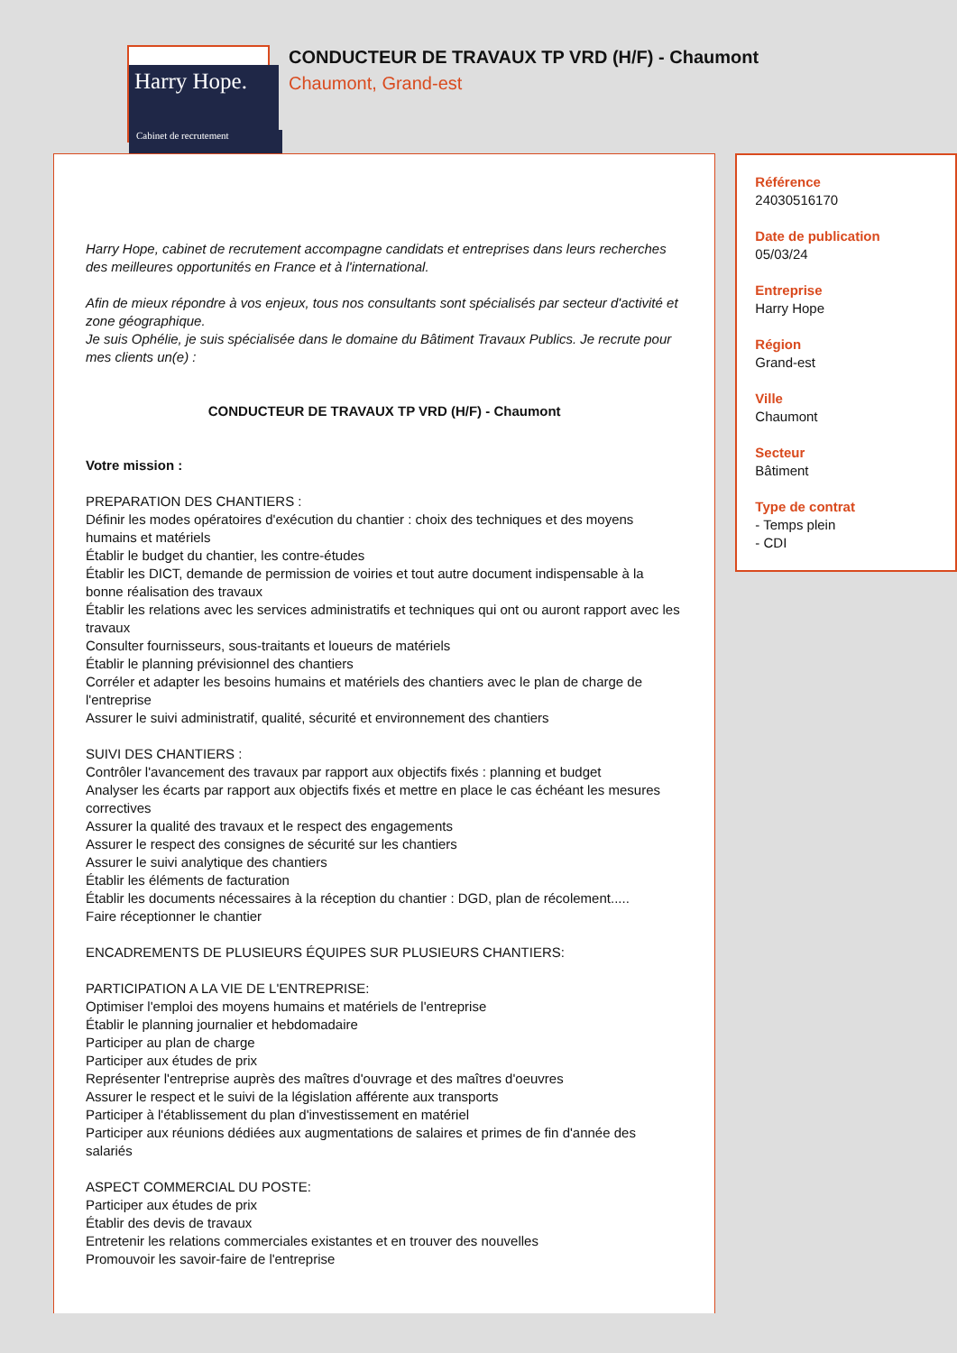Harry Hope.
Cabinet de recrutement
CONDUCTEUR DE TRAVAUX TP VRD (H/F) - Chaumont
Chaumont, Grand-est
Harry Hope, cabinet de recrutement accompagne candidats et entreprises dans leurs recherches des meilleures opportunités en France et à l'international.
Afin de mieux répondre à vos enjeux, tous nos consultants sont spécialisés par secteur d'activité et zone géographique.
Je suis Ophélie, je suis spécialisée dans le domaine du Bâtiment Travaux Publics. Je recrute pour mes clients un(e) :
CONDUCTEUR DE TRAVAUX TP VRD (H/F) - Chaumont
Votre mission :
PREPARATION DES CHANTIERS :
Définir les modes opératoires d'exécution du chantier : choix des techniques et des moyens humains et matériels
Établir le budget du chantier, les contre-études
Établir les DICT, demande de permission de voiries et tout autre document indispensable à la bonne réalisation des travaux
Établir les relations avec les services administratifs et techniques qui ont ou auront rapport avec les travaux
Consulter fournisseurs, sous-traitants et loueurs de matériels
Établir le planning prévisionnel des chantiers
Corréler et adapter les besoins humains et matériels des chantiers avec le plan de charge de l'entreprise
Assurer le suivi administratif, qualité, sécurité et environnement des chantiers
SUIVI DES CHANTIERS :
Contrôler l'avancement des travaux par rapport aux objectifs fixés : planning et budget
Analyser les écarts par rapport aux objectifs fixés et mettre en place le cas échéant les mesures correctives
Assurer la qualité des travaux et le respect des engagements
Assurer le respect des consignes de sécurité sur les chantiers
Assurer le suivi analytique des chantiers
Établir les éléments de facturation
Établir les documents nécessaires à la réception du chantier : DGD, plan de récolement.....
Faire réceptionner le chantier
ENCADREMENTS DE PLUSIEURS ÉQUIPES SUR PLUSIEURS CHANTIERS:
PARTICIPATION A LA VIE DE L'ENTREPRISE:
Optimiser l'emploi des moyens humains et matériels de l'entreprise
Établir le planning journalier et hebdomadaire
Participer au plan de charge
Participer aux études de prix
Représenter l'entreprise auprès des maîtres d'ouvrage et des maîtres d'oeuvres
Assurer le respect et le suivi de la législation afférente aux transports
Participer à l'établissement du plan d'investissement en matériel
Participer aux réunions dédiées aux augmentations de salaires et primes de fin d'année des salariés
ASPECT COMMERCIAL DU POSTE:
Participer aux études de prix
Établir des devis de travaux
Entretenir les relations commerciales existantes et en trouver des nouvelles
Promouvoir les savoir-faire de l'entreprise
Référence
24030516170
Date de publication
05/03/24
Entreprise
Harry Hope
Région
Grand-est
Ville
Chaumont
Secteur
Bâtiment
Type de contrat
- Temps plein
- CDI